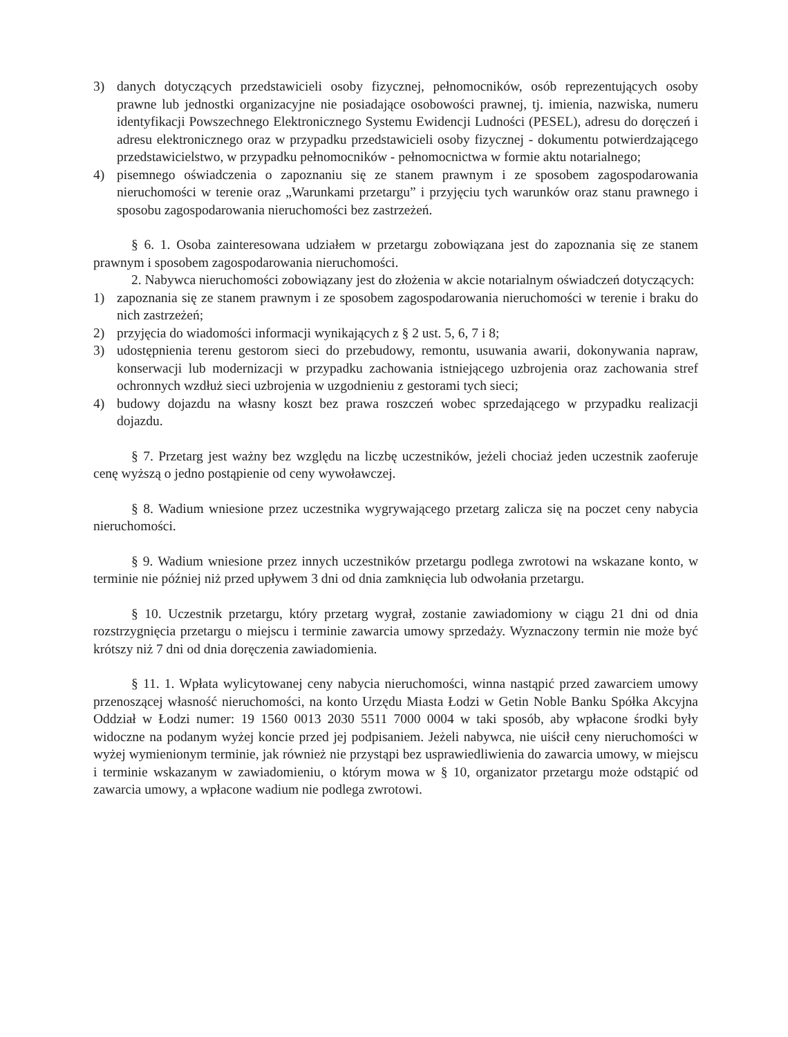3) danych dotyczących przedstawicieli osoby fizycznej, pełnomocników, osób reprezentujących osoby prawne lub jednostki organizacyjne nie posiadające osobowości prawnej, tj. imienia, nazwiska, numeru identyfikacji Powszechnego Elektronicznego Systemu Ewidencji Ludności (PESEL), adresu do doręczeń i adresu elektronicznego oraz w przypadku przedstawicieli osoby fizycznej - dokumentu potwierdzającego przedstawicielstwo, w przypadku pełnomocników - pełnomocnictwa w formie aktu notarialnego;
4) pisemnego oświadczenia o zapoznaniu się ze stanem prawnym i ze sposobem zagospodarowania nieruchomości w terenie oraz „Warunkami przetargu” i przyjęciu tych warunków oraz stanu prawnego i sposobu zagospodarowania nieruchomości bez zastrzeżeń.
§ 6. 1. Osoba zainteresowana udziałem w przetargu zobowiązana jest do zapoznania się ze stanem prawnym i sposobem zagospodarowania nieruchomości.
2. Nabywca nieruchomości zobowiązany jest do złożenia w akcie notarialnym oświadczeń dotyczących:
1) zapoznania się ze stanem prawnym i ze sposobem zagospodarowania nieruchomości w terenie i braku do nich zastrzeżeń;
2) przyjęcia do wiadomości informacji wynikających z § 2 ust. 5, 6, 7 i 8;
3) udostępnienia terenu gestorom sieci do przebudowy, remontu, usuwania awarii, dokonywania napraw, konserwacji lub modernizacji w przypadku zachowania istniejącego uzbrojenia oraz zachowania stref ochronnych wzdłuż sieci uzbrojenia w uzgodnieniu z gestorami tych sieci;
4) budowy dojazdu na własny koszt bez prawa roszczeń wobec sprzedającego w przypadku realizacji dojazdu.
§ 7. Przetarg jest ważny bez względu na liczbę uczestników, jeżeli chociaż jeden uczestnik zaoferuje cenę wyższą o jedno postąpienie od ceny wywoławczej.
§ 8. Wadium wniesione przez uczestnika wygrywającego przetarg zalicza się na poczet ceny nabycia nieruchomości.
§ 9. Wadium wniesione przez innych uczestników przetargu podlega zwrotowi na wskazane konto, w terminie nie później niż przed upływem 3 dni od dnia zamknięcia lub odwołania przetargu.
§ 10. Uczestnik przetargu, który przetarg wygrał, zostanie zawiadomiony w ciągu 21 dni od dnia rozstrzygnięcia przetargu o miejscu i terminie zawarcia umowy sprzedaży. Wyznaczony termin nie może być krótszy niż 7 dni od dnia doręczenia zawiadomienia.
§ 11. 1. Wpłata wylicytowanej ceny nabycia nieruchomości, winna nastąpić przed zawarciem umowy przenoszącej własność nieruchomości, na konto Urzędu Miasta Łodzi w Getin Noble Banku Spółka Akcyjna Oddział w Łodzi numer: 19 1560 0013 2030 5511 7000 0004 w taki sposób, aby wpłacone środki były widoczne na podanym wyżej koncie przed jej podpisaniem. Jeżeli nabywca, nie uiścił ceny nieruchomości w wyżej wymienionym terminie, jak również nie przystąpi bez usprawiedliwienia do zawarcia umowy, w miejscu i terminie wskazanym w zawiadomieniu, o którym mowa w § 10, organizator przetargu może odstąpić od zawarcia umowy, a wpłacone wadium nie podlega zwrotowi.